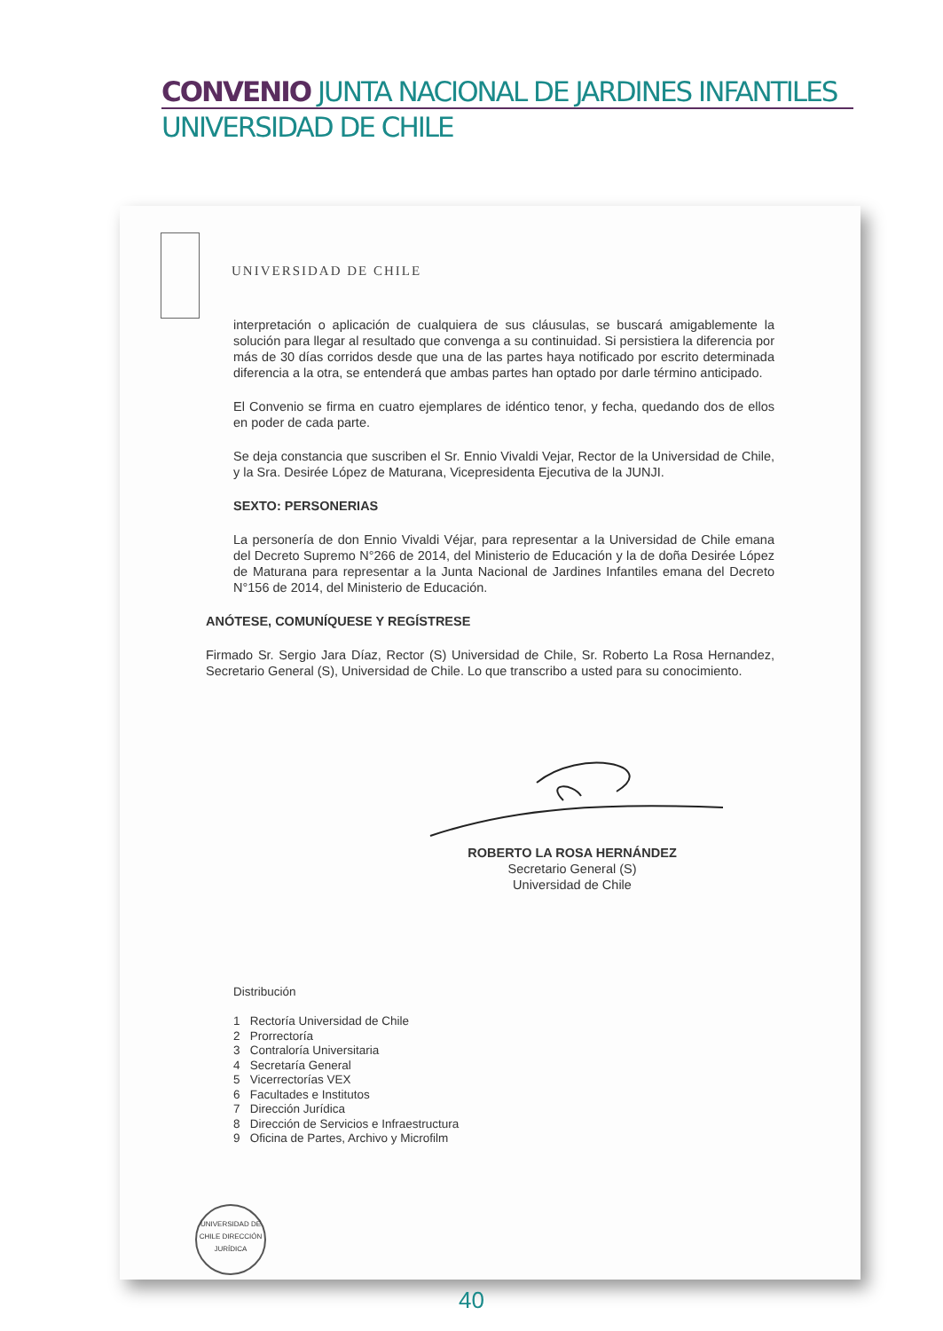CONVENIO JUNTA NACIONAL DE JARDINES INFANTILES
UNIVERSIDAD DE CHILE
UNIVERSIDAD DE CHILE
interpretación o aplicación de cualquiera de sus cláusulas, se buscará amigablemente la solución para llegar al resultado que convenga a su continuidad. Si persistiera la diferencia por más de 30 días corridos desde que una de las partes haya notificado por escrito determinada diferencia a la otra, se entenderá que ambas partes han optado por darle término anticipado.
El Convenio se firma en cuatro ejemplares de idéntico tenor, y fecha, quedando dos de ellos en poder de cada parte.
Se deja constancia que suscriben el Sr. Ennio Vivaldi Vejar, Rector de la Universidad de Chile, y la Sra. Desirée López de Maturana, Vicepresidenta Ejecutiva de la JUNJI.
SEXTO: PERSONERIAS
La personería de don Ennio Vivaldi Véjar, para representar a la Universidad de Chile emana del Decreto Supremo N°266 de 2014, del Ministerio de Educación y la de doña Desirée López de Maturana para representar a la Junta Nacional de Jardines Infantiles emana del Decreto N°156 de 2014, del Ministerio de Educación.
ANÓTESE, COMUNÍQUESE Y REGÍSTRESE
Firmado Sr. Sergio Jara Díaz, Rector (S) Universidad de Chile, Sr. Roberto La Rosa Hernandez, Secretario General (S), Universidad de Chile. Lo que transcribo a usted para su conocimiento.
ROBERTO LA ROSA HERNÁNDEZ
Secretario General (S)
Universidad de Chile
Distribución
1 Rectoría Universidad de Chile
2 Prorrectoría
3 Contraloría Universitaria
4 Secretaría General
5 Vicerrectorías VEX
6 Facultades e Institutos
7 Dirección Jurídica
8 Dirección de Servicios e Infraestructura
9 Oficina de Partes, Archivo y Microfilm
UNIVERSIDAD DE CHILE DIRECCIÓN JURÍDICA
40